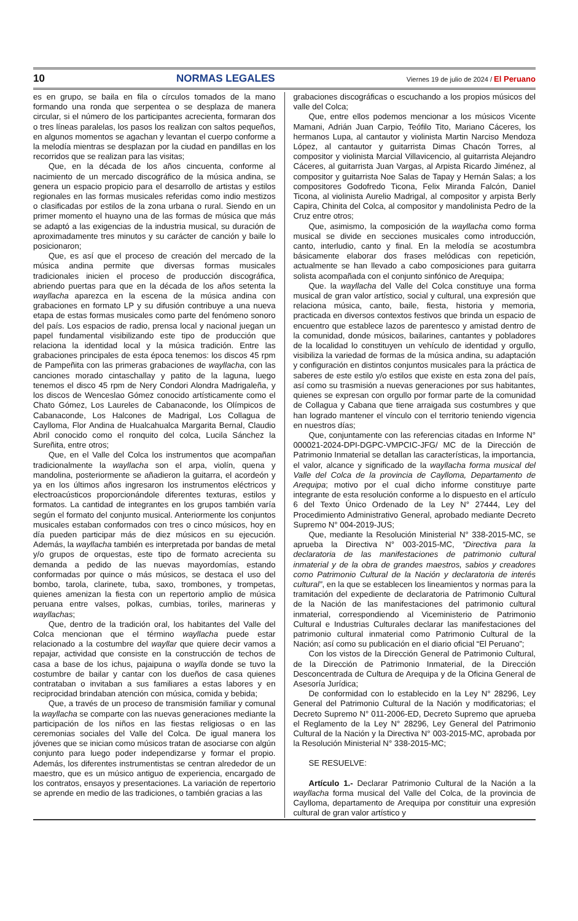10 NORMAS LEGALES Viernes 19 de julio de 2024 / El Peruano
es en grupo, se baila en fila o círculos tomados de la mano formando una ronda que serpentea o se desplaza de manera circular, si el número de los participantes acrecienta, formaran dos o tres líneas paralelas, los pasos los realizan con saltos pequeños, en algunos momentos se agachan y levantan el cuerpo conforme a la melodía mientras se desplazan por la ciudad en pandillas en los recorridos que se realizan para las visitas;
Que, en la década de los años cincuenta, conforme al nacimiento de un mercado discográfico de la música andina, se genera un espacio propicio para el desarrollo de artistas y estilos regionales en las formas musicales referidas como indio mestizos o clasificadas por estilos de la zona urbana o rural. Siendo en un primer momento el huayno una de las formas de música que más se adaptó a las exigencias de la industria musical, su duración de aproximadamente tres minutos y su carácter de canción y baile lo posicionaron;
Que, es así que el proceso de creación del mercado de la música andina permite que diversas formas musicales tradicionales inicien el proceso de producción discográfica, abriendo puertas para que en la década de los años setenta la wayllacha aparezca en la escena de la música andina con grabaciones en formato LP y su difusión contribuye a una nueva etapa de estas formas musicales como parte del fenómeno sonoro del país. Los espacios de radio, prensa local y nacional juegan un papel fundamental visibilizando este tipo de producción que relaciona la identidad local y la música tradición. Entre las grabaciones principales de esta época tenemos: los discos 45 rpm de Pampeñita con las primeras grabaciones de wayllacha, con las canciones morado cintaschallay y patito de la laguna, luego tenemos el disco 45 rpm de Nery Condori Alondra Madrigaleña, y los discos de Wenceslao Gómez conocido artísticamente como el Chato Gómez, Los Laureles de Cabanaconde, los Olímpicos de Cabanaconde, Los Halcones de Madrigal, Los Collagua de Caylloma, Flor Andina de Hualcahualca Margarita Bernal, Claudio Abril conocido como el ronquito del colca, Lucila Sánchez la Sureñita, entre otros;
Que, en el Valle del Colca los instrumentos que acompañan tradicionalmente la wayllacha son el arpa, violín, quena y mandolina, posteriormente se añadieron la guitarra, el acordeón y ya en los últimos años ingresaron los instrumentos eléctricos y electroacústicos proporcionándole diferentes texturas, estilos y formatos. La cantidad de integrantes en los grupos también varía según el formato del conjunto musical. Anteriormente los conjuntos musicales estaban conformados con tres o cinco músicos, hoy en día pueden participar más de diez músicos en su ejecución. Además, la wayllacha también es interpretada por bandas de metal y/o grupos de orquestas, este tipo de formato acrecienta su demanda a pedido de las nuevas mayordomías, estando conformadas por quince o más músicos, se destaca el uso del bombo, tarola, clarinete, tuba, saxo, trombones, y trompetas, quienes amenizan la fiesta con un repertorio amplio de música peruana entre valses, polkas, cumbias, toriles, marineras y wayllachas;
Que, dentro de la tradición oral, los habitantes del Valle del Colca mencionan que el término wayllacha puede estar relacionado a la costumbre del wayllar que quiere decir vamos a repajar, actividad que consiste en la construcción de techos de casa a base de los ichus, pajaipuna o waylla donde se tuvo la costumbre de bailar y cantar con los dueños de casa quienes contrataban o invitaban a sus familiares a estas labores y en reciprocidad brindaban atención con música, comida y bebida;
Que, a través de un proceso de transmisión familiar y comunal la wayllacha se comparte con las nuevas generaciones mediante la participación de los niños en las fiestas religiosas o en las ceremonias sociales del Valle del Colca. De igual manera los jóvenes que se inician como músicos tratan de asociarse con algún conjunto para luego poder independizarse y formar el propio. Además, los diferentes instrumentistas se centran alrededor de un maestro, que es un músico antiguo de experiencia, encargado de los contratos, ensayos y presentaciones. La variación de repertorio se aprende en medio de las tradiciones, o también gracias a las
grabaciones discográficas o escuchando a los propios músicos del valle del Colca;
Que, entre ellos podemos mencionar a los músicos Vicente Mamani, Adrián Juan Carpio, Teófilo Tito, Mariano Cáceres, los hermanos Lupa, al cantautor y violinista Martin Narciso Mendoza López, al cantautor y guitarrista Dimas Chacón Torres, al compositor y violinista Marcial Villavicencio, al guitarrista Alejandro Cáceres, al guitarrista Juan Vargas, al Arpista Ricardo Jiménez, al compositor y guitarrista Noe Salas de Tapay y Hernán Salas; a los compositores Godofredo Ticona, Felix Miranda Falcón, Daniel Ticona, al violinista Aurelio Madrigal, al compositor y arpista Berly Capira, Chinita del Colca, al compositor y mandolinista Pedro de la Cruz entre otros;
Que, asimismo, la composición de la wayllacha como forma musical se divide en secciones musicales como introducción, canto, interludio, canto y final. En la melodía se acostumbra básicamente elaborar dos frases melódicas con repetición, actualmente se han llevado a cabo composiciones para guitarra solista acompañada con el conjunto sinfónico de Arequipa;
Que. la wayllacha del Valle del Colca constituye una forma musical de gran valor artístico, social y cultural, una expresión que relaciona música, canto, baile, fiesta, historia y memoria, practicada en diversos contextos festivos que brinda un espacio de encuentro que establece lazos de parentesco y amistad dentro de la comunidad, donde músicos, bailarines, cantantes y pobladores de la localidad lo constituyen un vehículo de identidad y orgullo, visibiliza la variedad de formas de la música andina, su adaptación y configuración en distintos conjuntos musicales para la práctica de saberes de este estilo y/o estilos que existe en esta zona del país, así como su trasmisión a nuevas generaciones por sus habitantes, quienes se expresan con orgullo por formar parte de la comunidad de Collagua y Cabana que tiene arraigada sus costumbres y que han logrado mantener el vínculo con el territorio teniendo vigencia en nuestros días;
Que, conjuntamente con las referencias citadas en Informe N° 000021-2024-DPI-DGPC-VMPCIC-JFG/ MC de la Dirección de Patrimonio Inmaterial se detallan las características, la importancia, el valor, alcance y significado de la wayllacha forma musical del Valle del Colca de la provincia de Caylloma, Departamento de Arequipa; motivo por el cual dicho informe constituye parte integrante de esta resolución conforme a lo dispuesto en el artículo 6 del Texto Único Ordenado de la Ley N° 27444, Ley del Procedimiento Administrativo General, aprobado mediante Decreto Supremo N° 004-2019-JUS;
Que, mediante la Resolución Ministerial N° 338-2015-MC, se aprueba la Directiva N° 003-2015-MC, “Directiva para la declaratoria de las manifestaciones de patrimonio cultural inmaterial y de la obra de grandes maestros, sabios y creadores como Patrimonio Cultural de la Nación y declaratoria de interés cultural”, en la que se establecen los lineamientos y normas para la tramitación del expediente de declaratoria de Patrimonio Cultural de la Nación de las manifestaciones del patrimonio cultural inmaterial, correspondiendo al Viceministerio de Patrimonio Cultural e Industrias Culturales declarar las manifestaciones del patrimonio cultural inmaterial como Patrimonio Cultural de la Nación; así como su publicación en el diario oficial “El Peruano”;
Con los vistos de la Dirección General de Patrimonio Cultural, de la Dirección de Patrimonio Inmaterial, de la Dirección Desconcentrada de Cultura de Arequipa y de la Oficina General de Asesoría Jurídica;
De conformidad con lo establecido en la Ley N° 28296, Ley General del Patrimonio Cultural de la Nación y modificatorias; el Decreto Supremo N° 011-2006-ED, Decreto Supremo que aprueba el Reglamento de la Ley N° 28296, Ley General del Patrimonio Cultural de la Nación y la Directiva N° 003-2015-MC, aprobada por la Resolución Ministerial N° 338-2015-MC;
SE RESUELVE:
Artículo 1.- Declarar Patrimonio Cultural de la Nación a la wayllacha forma musical del Valle del Colca, de la provincia de Caylloma, departamento de Arequipa por constituir una expresión cultural de gran valor artístico y